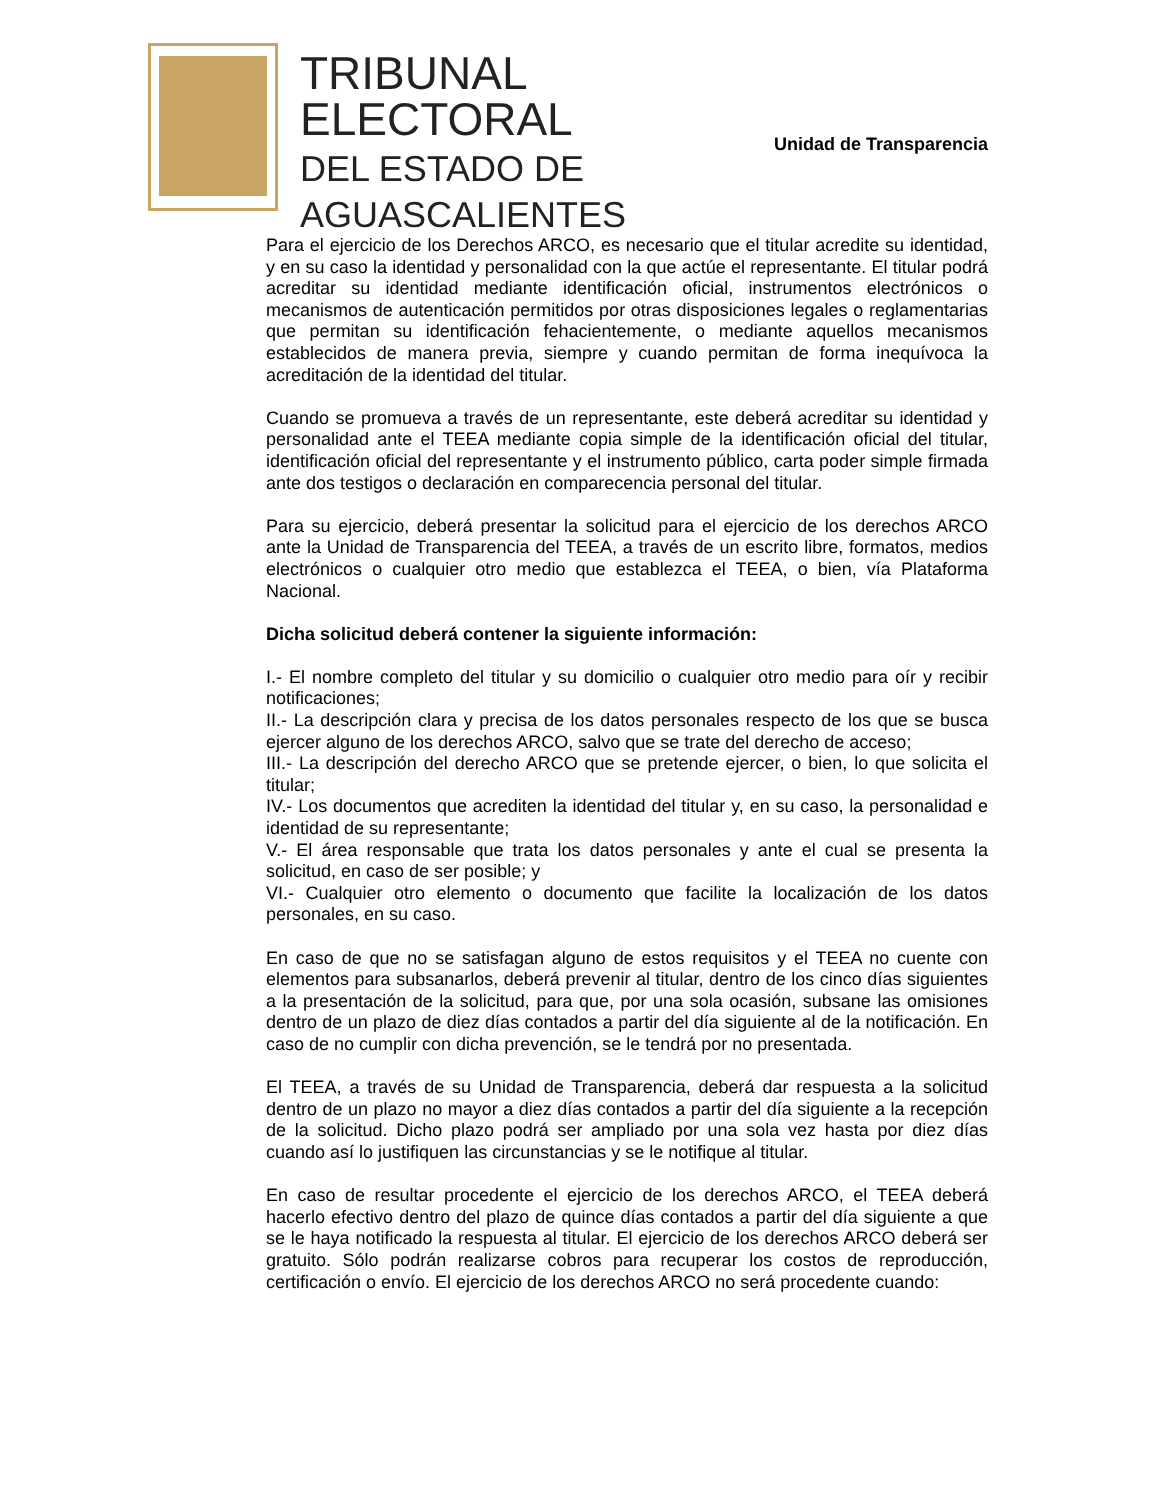TRIBUNAL
ELECTORAL
DEL ESTADO DE
AGUASCALIENTES
Unidad de Transparencia
Para el ejercicio de los Derechos ARCO, es necesario que el titular acredite su identidad, y en su caso la identidad y personalidad con la que actúe el representante. El titular podrá acreditar su identidad mediante identificación oficial, instrumentos electrónicos o mecanismos de autenticación permitidos por otras disposiciones legales o reglamentarias que permitan su identificación fehacientemente, o mediante aquellos mecanismos establecidos de manera previa, siempre y cuando permitan de forma inequívoca la acreditación de la identidad del titular.
Cuando se promueva a través de un representante, este deberá acreditar su identidad y personalidad ante el TEEA mediante copia simple de la identificación oficial del titular, identificación oficial del representante y el instrumento público, carta poder simple firmada ante dos testigos o declaración en comparecencia personal del titular.
Para su ejercicio, deberá presentar la solicitud para el ejercicio de los derechos ARCO ante la Unidad de Transparencia del TEEA, a través de un escrito libre, formatos, medios electrónicos o cualquier otro medio que establezca el TEEA, o bien, vía Plataforma Nacional.
Dicha solicitud deberá contener la siguiente información:
I.- El nombre completo del titular y su domicilio o cualquier otro medio para oír y recibir notificaciones;
II.- La descripción clara y precisa de los datos personales respecto de los que se busca ejercer alguno de los derechos ARCO, salvo que se trate del derecho de acceso;
III.- La descripción del derecho ARCO que se pretende ejercer, o bien, lo que solicita el titular;
IV.- Los documentos que acrediten la identidad del titular y, en su caso, la personalidad e identidad de su representante;
V.- El área responsable que trata los datos personales y ante el cual se presenta la solicitud, en caso de ser posible; y
VI.- Cualquier otro elemento o documento que facilite la localización de los datos personales, en su caso.
En caso de que no se satisfagan alguno de estos requisitos y el TEEA no cuente con elementos para subsanarlos, deberá prevenir al titular, dentro de los cinco días siguientes a la presentación de la solicitud, para que, por una sola ocasión, subsane las omisiones dentro de un plazo de diez días contados a partir del día siguiente al de la notificación. En caso de no cumplir con dicha prevención, se le tendrá por no presentada.
El TEEA, a través de su Unidad de Transparencia, deberá dar respuesta a la solicitud dentro de un plazo no mayor a diez días contados a partir del día siguiente a la recepción de la solicitud. Dicho plazo podrá ser ampliado por una sola vez hasta por diez días cuando así lo justifiquen las circunstancias y se le notifique al titular.
En caso de resultar procedente el ejercicio de los derechos ARCO, el TEEA deberá hacerlo efectivo dentro del plazo de quince días contados a partir del día siguiente a que se le haya notificado la respuesta al titular. El ejercicio de los derechos ARCO deberá ser gratuito. Sólo podrán realizarse cobros para recuperar los costos de reproducción, certificación o envío. El ejercicio de los derechos ARCO no será procedente cuando: